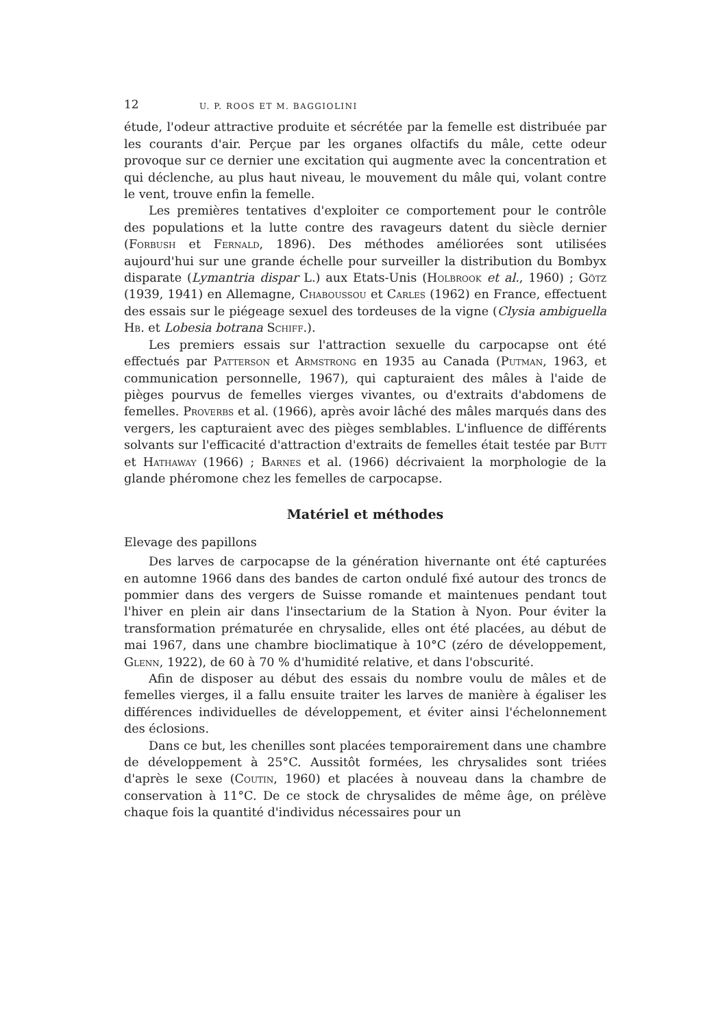12 U. P. ROOS ET M. BAGGIOLINI
étude, l'odeur attractive produite et sécrétée par la femelle est distribuée par les courants d'air. Perçue par les organes olfactifs du mâle, cette odeur provoque sur ce dernier une excitation qui augmente avec la concentration et qui déclenche, au plus haut niveau, le mouvement du mâle qui, volant contre le vent, trouve enfin la femelle.
Les premières tentatives d'exploiter ce comportement pour le contrôle des populations et la lutte contre des ravageurs datent du siècle dernier (Forbush et Fernald, 1896). Des méthodes améliorées sont utilisées aujourd'hui sur une grande échelle pour surveiller la distribution du Bombyx disparate (Lymantria dispar L.) aux Etats-Unis (Holbrook et al., 1960) ; Götz (1939, 1941) en Allemagne, Chaboussou et Carles (1962) en France, effectuent des essais sur le piégeage sexuel des tordeuses de la vigne (Clysia ambiguella Hb. et Lobesia botrana Schiff.).
Les premiers essais sur l'attraction sexuelle du carpocapse ont été effectués par Patterson et Armstrong en 1935 au Canada (Putman, 1963, et communication personnelle, 1967), qui capturaient des mâles à l'aide de pièges pourvus de femelles vierges vivantes, ou d'extraits d'abdomens de femelles. Proverbs et al. (1966), après avoir lâché des mâles marqués dans des vergers, les capturaient avec des pièges semblables. L'influence de différents solvants sur l'efficacité d'attraction d'extraits de femelles était testée par Butt et Hathaway (1966) ; Barnes et al. (1966) décrivaient la morphologie de la glande phéromone chez les femelles de carpocapse.
Matériel et méthodes
Elevage des papillons
Des larves de carpocapse de la génération hivernante ont été capturées en automne 1966 dans des bandes de carton ondulé fixé autour des troncs de pommier dans des vergers de Suisse romande et maintenues pendant tout l'hiver en plein air dans l'insectarium de la Station à Nyon. Pour éviter la transformation prématurée en chrysalide, elles ont été placées, au début de mai 1967, dans une chambre bioclimatique à 10°C (zéro de développement, Glenn, 1922), de 60 à 70 % d'humidité relative, et dans l'obscurité.
Afin de disposer au début des essais du nombre voulu de mâles et de femelles vierges, il a fallu ensuite traiter les larves de manière à égaliser les différences individuelles de développement, et éviter ainsi l'échelonnement des éclosions.
Dans ce but, les chenilles sont placées temporairement dans une chambre de développement à 25°C. Aussitôt formées, les chrysalides sont triées d'après le sexe (Coutin, 1960) et placées à nouveau dans la chambre de conservation à 11°C. De ce stock de chrysalides de même âge, on prélève chaque fois la quantité d'individus nécessaires pour un